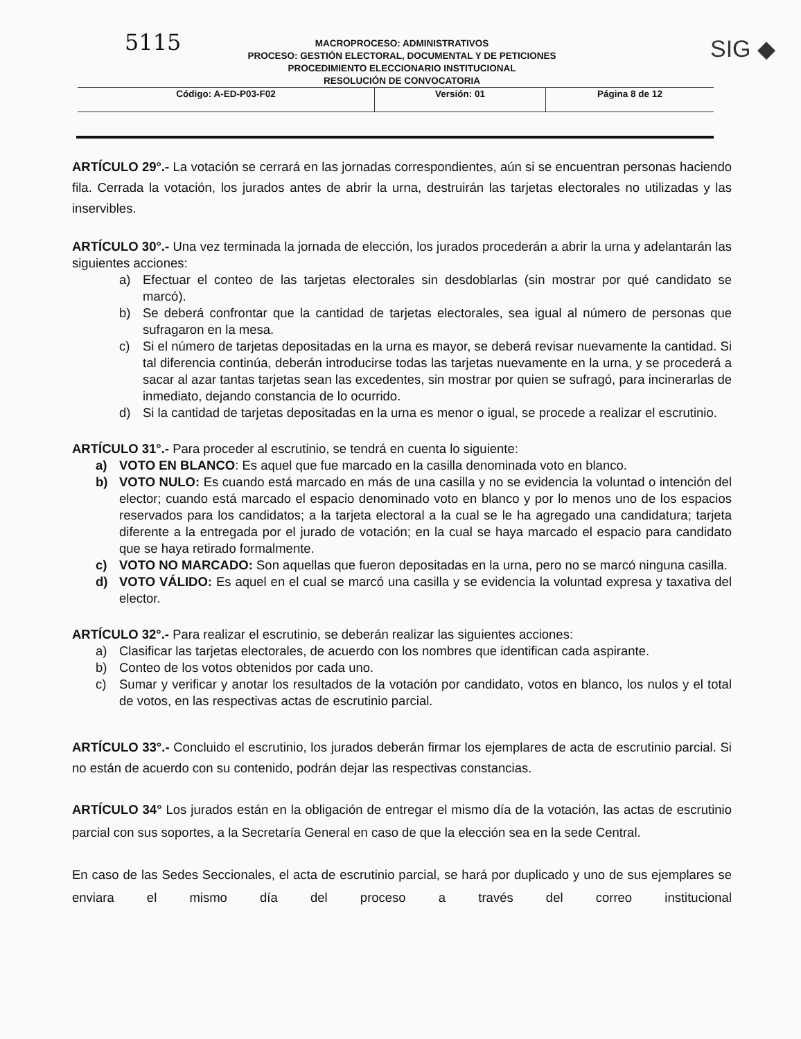5115 SIG ◆
MACROPROCESO: ADMINISTRATIVOS
PROCESO: GESTIÓN ELECTORAL, DOCUMENTAL Y DE PETICIONES
PROCEDIMIENTO ELECCIONARIO INSTITUCIONAL
RESOLUCIÓN DE CONVOCATORIA
| Código: A-ED-P03-F02 | Versión: 01 | Página 8 de 12 |
ARTÍCULO 29°.- La votación se cerrará en las jornadas correspondientes, aún si se encuentran personas haciendo fila. Cerrada la votación, los jurados antes de abrir la urna, destruirán las tarjetas electorales no utilizadas y las inservibles.
ARTÍCULO 30°.- Una vez terminada la jornada de elección, los jurados procederán a abrir la urna y adelantarán las siguientes acciones:
a) Efectuar el conteo de las tarjetas electorales sin desdoblarlas (sin mostrar por qué candidato se marcó).
b) Se deberá confrontar que la cantidad de tarjetas electorales, sea igual al número de personas que sufragaron en la mesa.
c) Si el número de tarjetas depositadas en la urna es mayor, se deberá revisar nuevamente la cantidad. Si tal diferencia continúa, deberán introducirse todas las tarjetas nuevamente en la urna, y se procederá a sacar al azar tantas tarjetas sean las excedentes, sin mostrar por quien se sufragó, para incinerarlas de inmediato, dejando constancia de lo ocurrido.
d) Si la cantidad de tarjetas depositadas en la urna es menor o igual, se procede a realizar el escrutinio.
ARTÍCULO 31°.- Para proceder al escrutinio, se tendrá en cuenta lo siguiente:
a) VOTO EN BLANCO: Es aquel que fue marcado en la casilla denominada voto en blanco.
b) VOTO NULO: Es cuando está marcado en más de una casilla y no se evidencia la voluntad o intención del elector; cuando está marcado el espacio denominado voto en blanco y por lo menos uno de los espacios reservados para los candidatos; a la tarjeta electoral a la cual se le ha agregado una candidatura; tarjeta diferente a la entregada por el jurado de votación; en la cual se haya marcado el espacio para candidato que se haya retirado formalmente.
c) VOTO NO MARCADO: Son aquellas que fueron depositadas en la urna, pero no se marcó ninguna casilla.
d) VOTO VÁLIDO: Es aquel en el cual se marcó una casilla y se evidencia la voluntad expresa y taxativa del elector.
ARTÍCULO 32°.- Para realizar el escrutinio, se deberán realizar las siguientes acciones:
a) Clasificar las tarjetas electorales, de acuerdo con los nombres que identifican cada aspirante.
b) Conteo de los votos obtenidos por cada uno.
c) Sumar y verificar y anotar los resultados de la votación por candidato, votos en blanco, los nulos y el total de votos, en las respectivas actas de escrutinio parcial.
ARTÍCULO 33°.- Concluido el escrutinio, los jurados deberán firmar los ejemplares de acta de escrutinio parcial. Si no están de acuerdo con su contenido, podrán dejar las respectivas constancias.
ARTÍCULO 34° Los jurados están en la obligación de entregar el mismo día de la votación, las actas de escrutinio parcial con sus soportes, a la Secretaría General en caso de que la elección sea en la sede Central.
En caso de las Sedes Seccionales, el acta de escrutinio parcial, se hará por duplicado y uno de sus ejemplares se enviara el mismo día del proceso a través del correo institucional